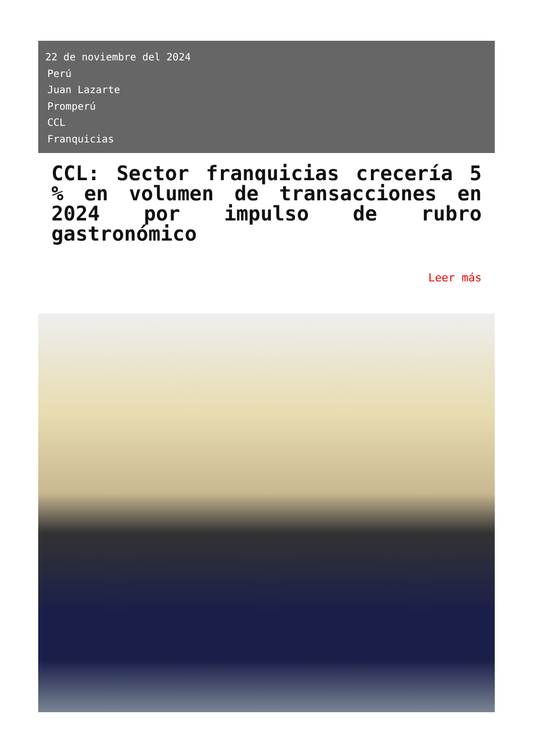22 de noviembre del 2024
Perú
Juan Lazarte
Promperú
CCL
Franquicias
CCL: Sector franquicias crecería 5 % en volumen de transacciones en 2024 por impulso de rubro gastronómico
Leer más